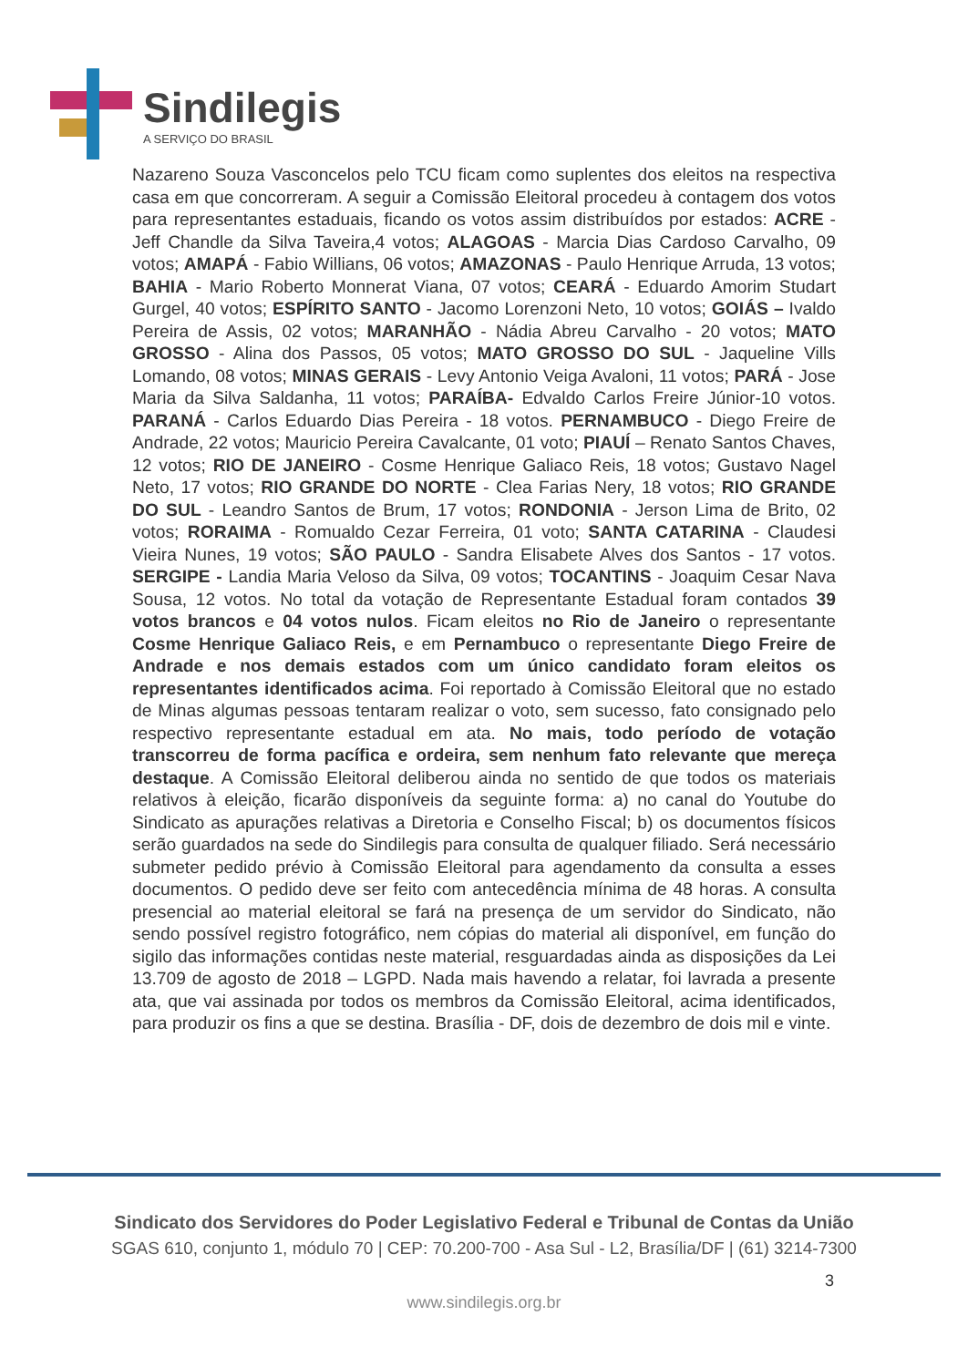Sindilegis
A SERVIÇO DO BRASIL
Nazareno Souza Vasconcelos pelo TCU ficam como suplentes dos eleitos na respectiva casa em que concorreram. A seguir a Comissão Eleitoral procedeu à contagem dos votos para representantes estaduais, ficando os votos assim distribuídos por estados: ACRE - Jeff Chandle da Silva Taveira,4 votos; ALAGOAS - Marcia Dias Cardoso Carvalho, 09 votos; AMAPÁ - Fabio Willians, 06 votos; AMAZONAS - Paulo Henrique Arruda, 13 votos; BAHIA - Mario Roberto Monnerat Viana, 07 votos; CEARÁ - Eduardo Amorim Studart Gurgel, 40 votos; ESPÍRITO SANTO - Jacomo Lorenzoni Neto, 10 votos; GOIÁS – Ivaldo Pereira de Assis, 02 votos; MARANHÃO - Nádia Abreu Carvalho - 20 votos; MATO GROSSO - Alina dos Passos, 05 votos; MATO GROSSO DO SUL - Jaqueline Vills Lomando, 08 votos; MINAS GERAIS - Levy Antonio Veiga Avaloni, 11 votos; PARÁ - Jose Maria da Silva Saldanha, 11 votos; PARAÍBA- Edvaldo Carlos Freire Júnior-10 votos. PARANÁ - Carlos Eduardo Dias Pereira - 18 votos. PERNAMBUCO - Diego Freire de Andrade, 22 votos; Mauricio Pereira Cavalcante, 01 voto; PIAUÍ – Renato Santos Chaves, 12 votos; RIO DE JANEIRO - Cosme Henrique Galiaco Reis, 18 votos; Gustavo Nagel Neto, 17 votos; RIO GRANDE DO NORTE - Clea Farias Nery, 18 votos; RIO GRANDE DO SUL - Leandro Santos de Brum, 17 votos; RONDONIA - Jerson Lima de Brito, 02 votos; RORAIMA - Romualdo Cezar Ferreira, 01 voto; SANTA CATARINA - Claudesi Vieira Nunes, 19 votos; SÃO PAULO - Sandra Elisabete Alves dos Santos - 17 votos. SERGIPE - Landia Maria Veloso da Silva, 09 votos; TOCANTINS - Joaquim Cesar Nava Sousa, 12 votos. No total da votação de Representante Estadual foram contados 39 votos brancos e 04 votos nulos. Ficam eleitos no Rio de Janeiro o representante Cosme Henrique Galiaco Reis, e em Pernambuco o representante Diego Freire de Andrade e nos demais estados com um único candidato foram eleitos os representantes identificados acima. Foi reportado à Comissão Eleitoral que no estado de Minas algumas pessoas tentaram realizar o voto, sem sucesso, fato consignado pelo respectivo representante estadual em ata. No mais, todo período de votação transcorreu de forma pacífica e ordeira, sem nenhum fato relevante que mereça destaque. A Comissão Eleitoral deliberou ainda no sentido de que todos os materiais relativos à eleição, ficarão disponíveis da seguinte forma: a) no canal do Youtube do Sindicato as apurações relativas a Diretoria e Conselho Fiscal; b) os documentos físicos serão guardados na sede do Sindilegis para consulta de qualquer filiado. Será necessário submeter pedido prévio à Comissão Eleitoral para agendamento da consulta a esses documentos. O pedido deve ser feito com antecedência mínima de 48 horas. A consulta presencial ao material eleitoral se fará na presença de um servidor do Sindicato, não sendo possível registro fotográfico, nem cópias do material ali disponível, em função do sigilo das informações contidas neste material, resguardadas ainda as disposições da Lei 13.709 de agosto de 2018 – LGPD. Nada mais havendo a relatar, foi lavrada a presente ata, que vai assinada por todos os membros da Comissão Eleitoral, acima identificados, para produzir os fins a que se destina. Brasília - DF, dois de dezembro de dois mil e vinte.
Sindicato dos Servidores do Poder Legislativo Federal e Tribunal de Contas da União
SGAS 610, conjunto 1, módulo 70 | CEP: 70.200-700 - Asa Sul - L2, Brasília/DF | (61) 3214-7300
www.sindilegis.org.br
3